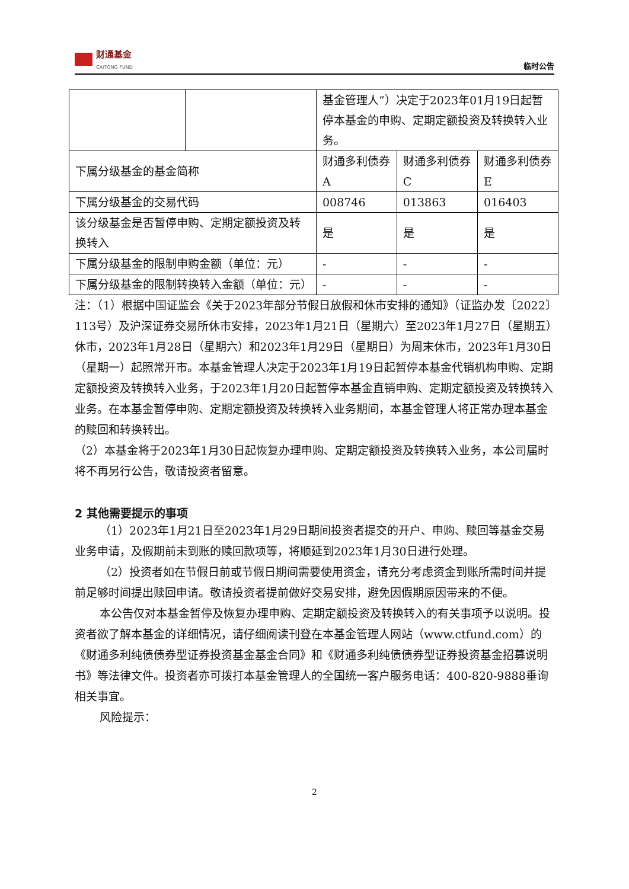财通基金
CAITONG FUND
临时公告
| | | 基金管理人”）决定于2023年01月19日起暂停本基金的申购、定期定额投资及转换转入业务。 | | |
| 下属分级基金的基金简称 | | 财通多利债券A | 财通多利债券C | 财通多利债券E |
| 下属分级基金的交易代码 | | 008746 | 013863 | 016403 |
| 该分级基金是否暂停申购、定期定额投资及转换转入 | | 是 | 是 | 是 |
| 下属分级基金的限制申购金额（单位：元） | | - | - | - |
| 下属分级基金的限制转换转入金额（单位：元） | | - | - | - |
注：（1）根据中国证监会《关于2023年部分节假日放假和休市安排的通知》（证监办发〔2022〕113号）及沪深证券交易所休市安排，2023年1月21日（星期六）至2023年1月27日（星期五）休市，2023年1月28日（星期六）和2023年1月29日（星期日）为周末休市，2023年1月30日（星期一）起照常开市。本基金管理人决定于2023年1月19日起暂停本基金代销机构申购、定期定额投资及转换转入业务，于2023年1月20日起暂停本基金直销申购、定期定额投资及转换转入业务。在本基金暂停申购、定期定额投资及转换转入业务期间，本基金管理人将正常办理本基金的赎回和转换转出。
（2）本基金将于2023年1月30日起恢复办理申购、定期定额投资及转换转入业务，本公司届时将不再另行公告，敬请投资者留意。
2 其他需要提示的事项
（1）2023年1月21日至2023年1月29日期间投资者提交的开户、申购、赎回等基金交易业务申请，及假期前未到账的赎回款项等，将顺延到2023年1月30日进行处理。
（2）投资者如在节假日前或节假日期间需要使用资金，请充分考虑资金到账所需时间并提前足够时间提出赎回申请。敬请投资者提前做好交易安排，避免因假期原因带来的不便。
本公告仅对本基金暂停及恢复办理申购、定期定额投资及转换转入的有关事项予以说明。投资者欲了解本基金的详细情况，请仔细阅读刊登在本基金管理人网站（www.ctfund.com）的《财通多利纯债债券型证券投资基金基金合同》和《财通多利纯债债券型证券投资基金招募说明书》等法律文件。投资者亦可拨打本基金管理人的全国统一客户服务电话：400-820-9888垂询相关事宜。
风险提示：
2